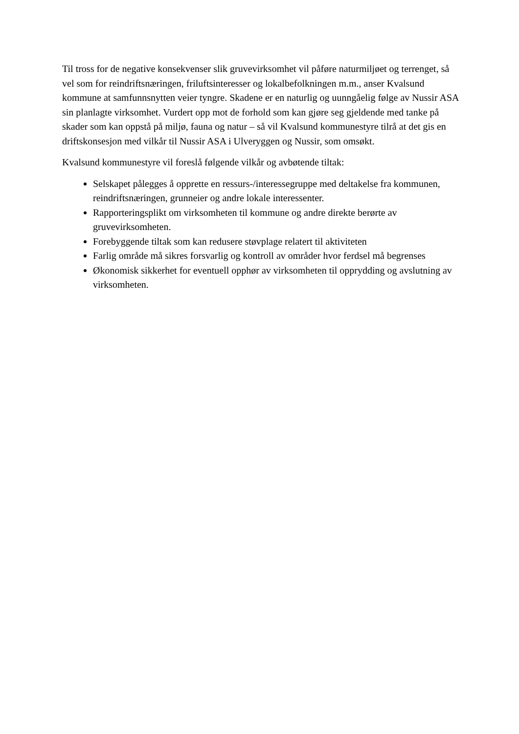Til tross for de negative konsekvenser slik gruvevirksomhet vil påføre naturmiljøet og terrenget, så vel som for reindriftsnæringen, friluftsinteresser og lokalbefolkningen m.m., anser Kvalsund kommune at samfunnsnytten veier tyngre. Skadene er en naturlig og uunngåelig følge av Nussir ASA sin planlagte virksomhet. Vurdert opp mot de forhold som kan gjøre seg gjeldende med tanke på skader som kan oppstå på miljø, fauna og natur – så vil Kvalsund kommunestyre tilrå at det gis en driftskonsesjon med vilkår til Nussir ASA i Ulveryggen og Nussir, som omsøkt.
Kvalsund kommunestyre vil foreslå følgende vilkår og avbøtende tiltak:
Selskapet pålegges å opprette en ressurs-/interessegruppe med deltakelse fra kommunen, reindriftsnæringen, grunneier og andre lokale interessenter.
Rapporteringsplikt om virksomheten til kommune og andre direkte berørte av gruvevirksomheten.
Forebyggende tiltak som kan redusere støvplage relatert til aktiviteten
Farlig område må sikres forsvarlig og kontroll av områder hvor ferdsel må begrenses
Økonomisk sikkerhet for eventuell opphør av virksomheten til opprydding og avslutning av virksomheten.